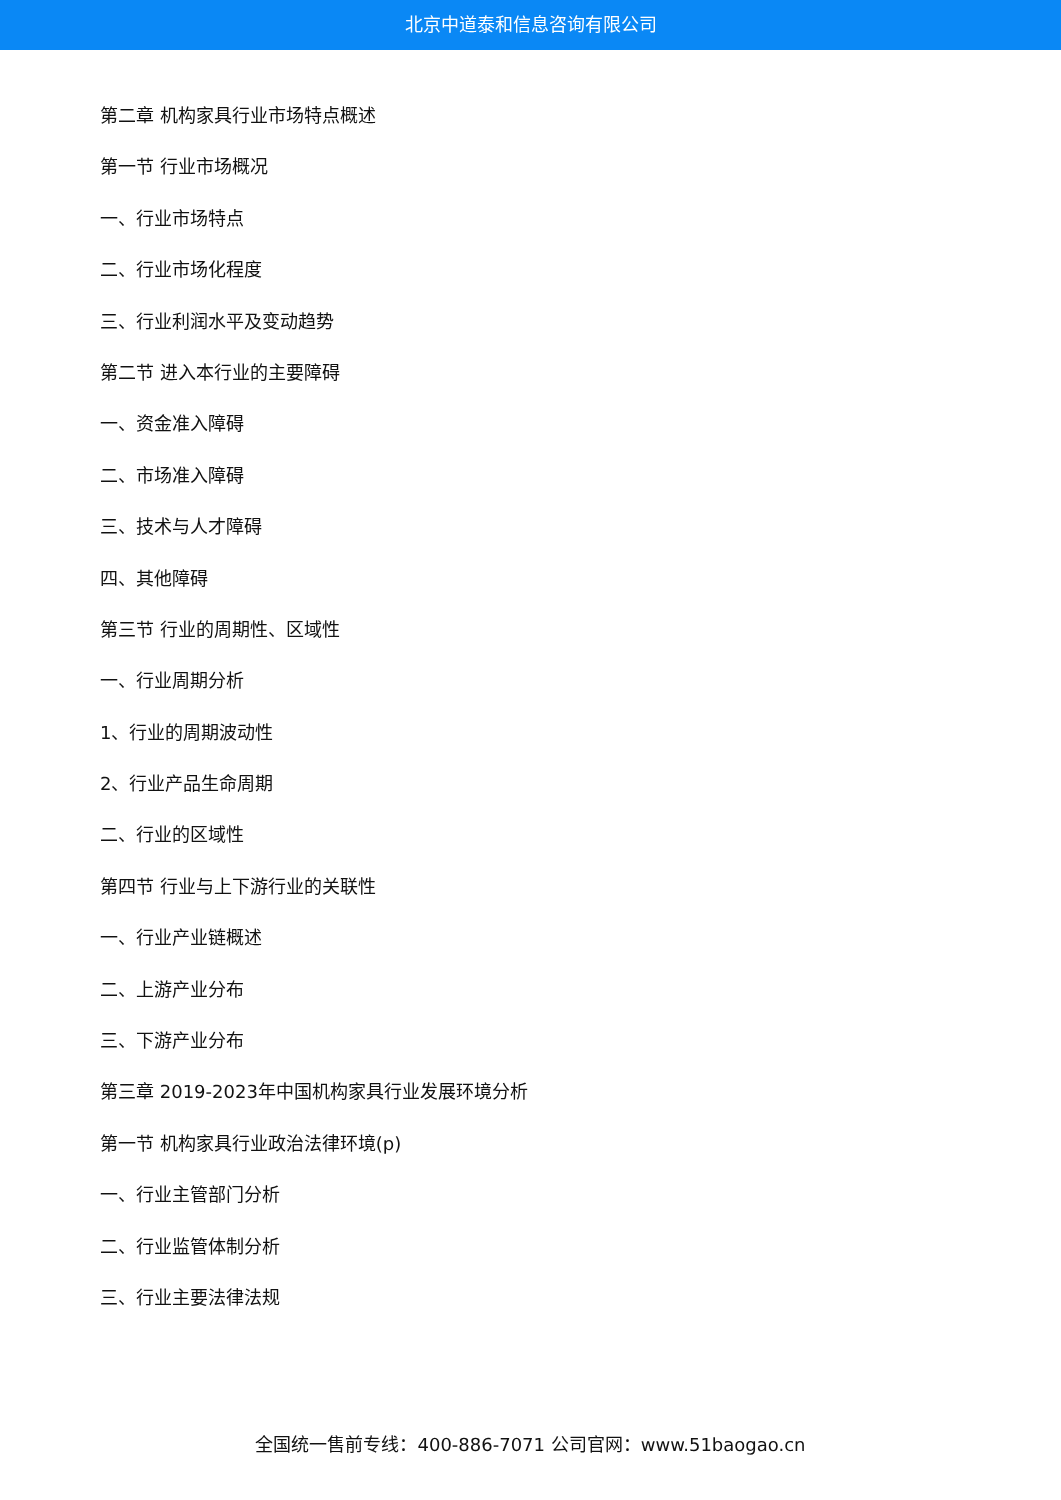北京中道泰和信息咨询有限公司
第二章 机构家具行业市场特点概述
第一节 行业市场概况
一、行业市场特点
二、行业市场化程度
三、行业利润水平及变动趋势
第二节 进入本行业的主要障碍
一、资金准入障碍
二、市场准入障碍
三、技术与人才障碍
四、其他障碍
第三节 行业的周期性、区域性
一、行业周期分析
1、行业的周期波动性
2、行业产品生命周期
二、行业的区域性
第四节 行业与上下游行业的关联性
一、行业产业链概述
二、上游产业分布
三、下游产业分布
第三章 2019-2023年中国机构家具行业发展环境分析
第一节 机构家具行业政治法律环境(p)
一、行业主管部门分析
二、行业监管体制分析
三、行业主要法律法规
全国统一售前专线：400-886-7071 公司官网：www.51baogao.cn